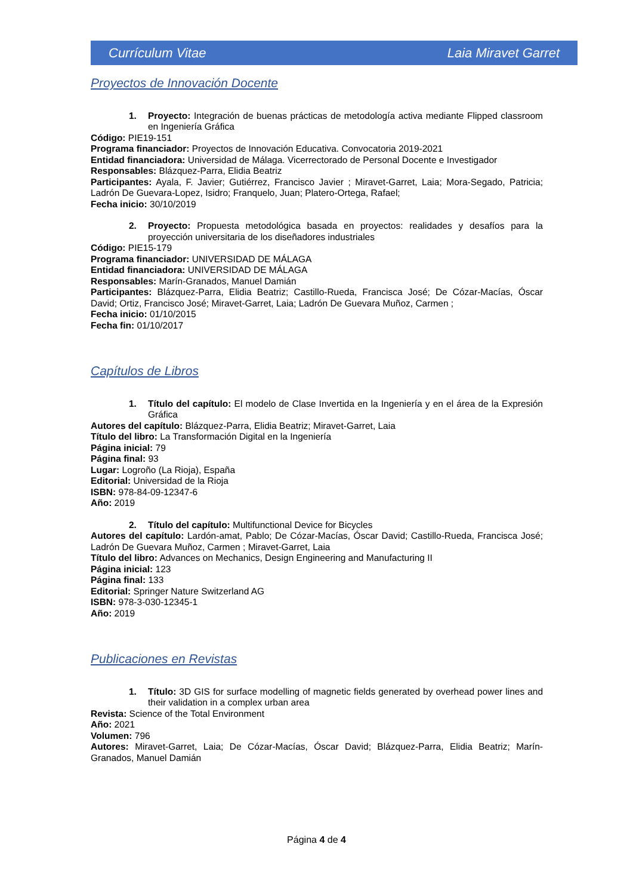Currículum Vitae Laia Miravet Garret
Proyectos de Innovación Docente
1. Proyecto: Integración de buenas prácticas de metodología activa mediante Flipped classroom en Ingeniería Gráfica
Código: PIE19-151
Programa financiador: Proyectos de Innovación Educativa. Convocatoria 2019-2021
Entidad financiadora: Universidad de Málaga. Vicerrectorado de Personal Docente e Investigador
Responsables: Blázquez-Parra, Elidia Beatriz
Participantes: Ayala, F. Javier; Gutiérrez, Francisco Javier ; Miravet-Garret, Laia; Mora-Segado, Patricia; Ladrón De Guevara-Lopez, Isidro; Franquelo, Juan; Platero-Ortega, Rafael;
Fecha inicio: 30/10/2019
2. Proyecto: Propuesta metodológica basada en proyectos: realidades y desafíos para la proyección universitaria de los diseñadores industriales
Código: PIE15-179
Programa financiador: UNIVERSIDAD DE MÁLAGA
Entidad financiadora: UNIVERSIDAD DE MÁLAGA
Responsables: Marín-Granados, Manuel Damián
Participantes: Blázquez-Parra, Elidia Beatriz; Castillo-Rueda, Francisca José; De Cózar-Macías, Óscar David; Ortiz, Francisco José; Miravet-Garret, Laia; Ladrón De Guevara Muñoz, Carmen ;
Fecha inicio: 01/10/2015
Fecha fin: 01/10/2017
Capítulos de Libros
1. Título del capítulo: El modelo de Clase Invertida en la Ingeniería y en el área de la Expresión Gráfica
Autores del capítulo: Blázquez-Parra, Elidia Beatriz; Miravet-Garret, Laia
Título del libro: La Transformación Digital en la Ingeniería
Página inicial: 79
Página final: 93
Lugar: Logroño (La Rioja), España
Editorial: Universidad de la Rioja
ISBN: 978-84-09-12347-6
Año: 2019
2. Título del capítulo: Multifunctional Device for Bicycles
Autores del capítulo: Lardón-amat, Pablo; De Cózar-Macías, Óscar David; Castillo-Rueda, Francisca José; Ladrón De Guevara Muñoz, Carmen ; Miravet-Garret, Laia
Título del libro: Advances on Mechanics, Design Engineering and Manufacturing II
Página inicial: 123
Página final: 133
Editorial: Springer Nature Switzerland AG
ISBN: 978-3-030-12345-1
Año: 2019
Publicaciones en Revistas
1. Título: 3D GIS for surface modelling of magnetic fields generated by overhead power lines and their validation in a complex urban area
Revista: Science of the Total Environment
Año: 2021
Volumen: 796
Autores: Miravet-Garret, Laia; De Cózar-Macías, Óscar David; Blázquez-Parra, Elidia Beatriz; Marín-Granados, Manuel Damián
Página 4 de 4